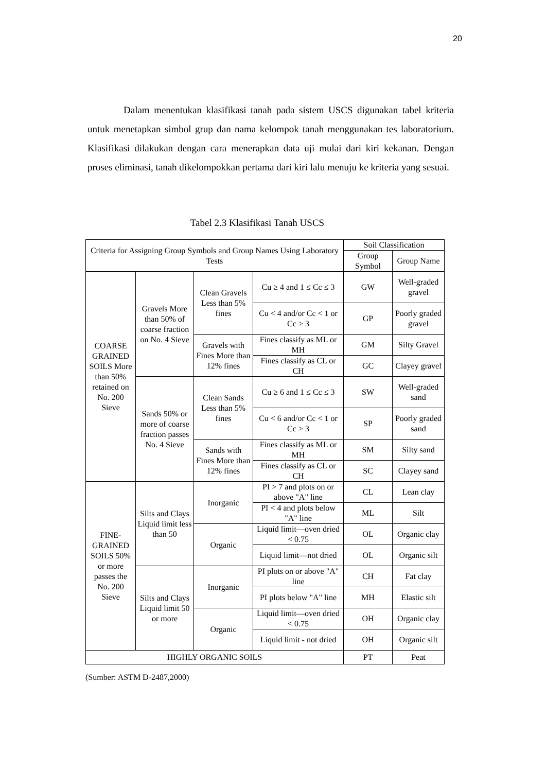20
Dalam menentukan klasifikasi tanah pada sistem USCS digunakan tabel kriteria untuk menetapkan simbol grup dan nama kelompok tanah menggunakan tes laboratorium. Klasifikasi dilakukan dengan cara menerapkan data uji mulai dari kiri kekanan. Dengan proses eliminasi, tanah dikelompokkan pertama dari kiri lalu menuju ke kriteria yang sesuai.
Tabel 2.3 Klasifikasi Tanah USCS
| Criteria for Assigning Group Symbols and Group Names Using Laboratory Tests | | | | Soil Classification | |
| --- | --- | --- | --- | --- | --- |
| | | | | Group Symbol | Group Name |
| COARSE GRAINED SOILS More than 50% retained on No. 200 Sieve | Gravels More than 50% of coarse fraction on No. 4 Sieve | Clean Gravels Less than 5% fines | Cu ≥ 4 and 1 ≤ Cc ≤ 3 | GW | Well-graded gravel |
| | | | Cu < 4 and/or Cc < 1 or Cc > 3 | GP | Poorly graded gravel |
| | | Gravels with Fines More than 12% fines | Fines classify as ML or MH | GM | Silty Gravel |
| | | | Fines classify as CL or CH | GC | Clayey gravel |
| | Sands 50% or more of coarse fraction passes No. 4 Sieve | Clean Sands Less than 5% fines | Cu ≥ 6 and 1 ≤ Cc ≤ 3 | SW | Well-graded sand |
| | | | Cu < 6 and/or Cc < 1 or Cc > 3 | SP | Poorly graded sand |
| | | Sands with Fines More than 12% fines | Fines classify as ML or MH | SM | Silty sand |
| | | | Fines classify as CL or CH | SC | Clayey sand |
| FINE-GRAINED SOILS 50% or more passes the No. 200 Sieve | Silts and Clays Liquid limit less than 50 | Inorganic | PI > 7 and plots on or above "A" line | CL | Lean clay |
| | | | PI < 4 and plots below "A" line | ML | Silt |
| | | Organic | Liquid limit—oven dried < 0.75 | OL | Organic clay |
| | | | Liquid limit—not dried | OL | Organic silt |
| | Silts and Clays Liquid limit 50 or more | Inorganic | PI plots on or above "A" line | CH | Fat clay |
| | | | PI plots below "A" line | MH | Elastic silt |
| | | Organic | Liquid limit—oven dried < 0.75 | OH | Organic clay |
| | | | Liquid limit - not dried | OH | Organic silt |
| HIGHLY ORGANIC SOILS | | | | PT | Peat |
(Sumber: ASTM D-2487,2000)